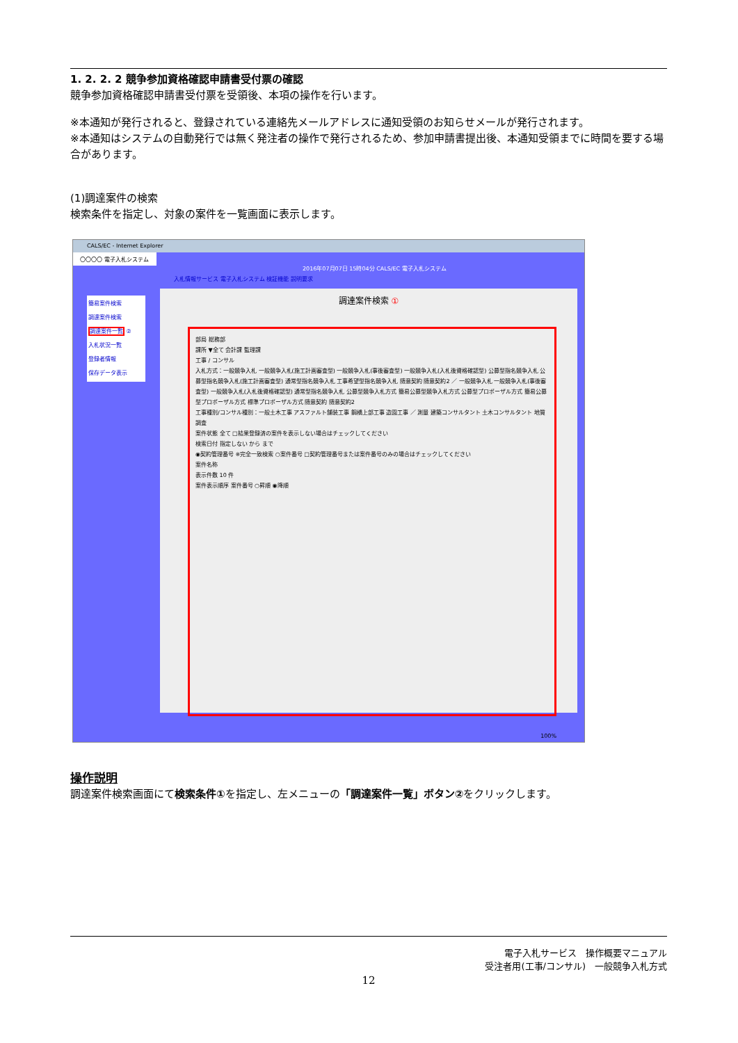1. 2. 2. 2 競争参加資格確認申請書受付票の確認
競争参加資格確認申請書受付票を受領後、本項の操作を行います。
※本通知が発行されると、登録されている連絡先メールアドレスに通知受領のお知らせメールが発行されます。
※本通知はシステムの自動発行では無く発注者の操作で発行されるため、参加申請書提出後、本通知受領までに時間を要する場合があります。
(1)調達案件の検索
検索条件を指定し、対象の案件を一覧画面に表示します。
CALS/EC - Internet Explorer
〇〇〇〇 電子入札システム
2016年07月07日 15時04分 CALS/EC 電子入札システム
入札情報サービス 電子入札システム 検証機能 説明要求
簡易案件検索
調達案件検索
調達案件一覧 ②
入札状況一覧
登録者情報
保存データ表示
調達案件検索 ①
部局 総務部
課所 ▼全て 会計課 監理課
工事 / コンサル
入札方式：一般競争入札 一般競争入札(施工計画審査型) 一般競争入札(事後審査型) 一般競争入札(入札後資格確認型) 公募型指名競争入札 公募型指名競争入札(施工計画審査型) 通常型指名競争入札 工事希望型指名競争入札 随意契約 随意契約2 ／ 一般競争入札 一般競争入札(事後審査型) 一般競争入札(入札後資格確認型) 通常型指名競争入札 公募型競争入札方式 簡易公募型競争入札方式 公募型プロポーザル方式 簡易公募型プロポーザル方式 標準プロポーザル方式 随意契約 随意契約2
工事種別/コンサル種別：一般土木工事 アスファルト舗装工事 鋼橋上部工事 造園工事 ／ 測量 建築コンサルタント 土木コンサルタント 地質調査
案件状態 全て □結果登録済の案件を表示しない場合はチェックしてください
検索日付 指定しない から まで
◉契約管理番号 ※完全一致検索 ○案件番号 □契約管理番号または案件番号のみの場合はチェックしてください
案件名称
表示件数 10 件
案件表示順序 案件番号 ○昇順 ◉降順
100%
操作説明
調達案件検索画面にて検索条件①を指定し、左メニューの「調達案件一覧」ボタン②をクリックします。
電子入札サービス　操作概要マニュアル
受注者用(工事/コンサル)　一般競争入札方式
12